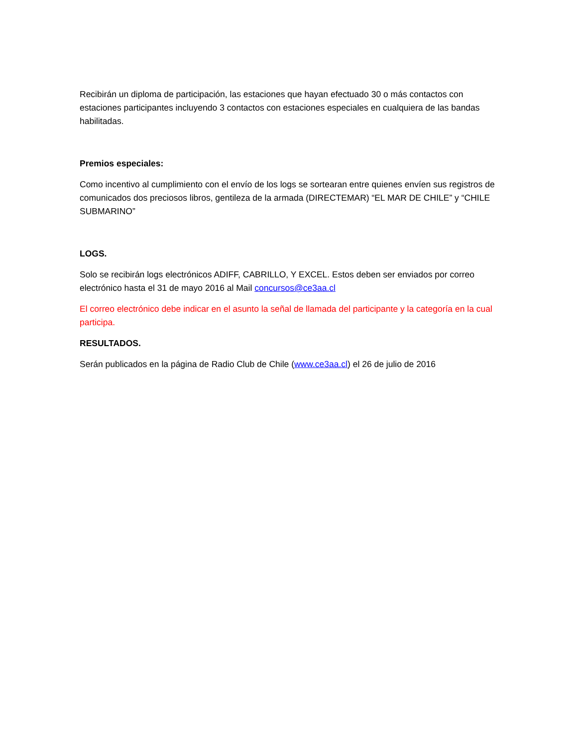Recibirán un diploma de participación, las estaciones que hayan efectuado 30 o más contactos con estaciones participantes incluyendo 3 contactos con estaciones especiales en cualquiera de las bandas habilitadas.
Premios especiales:
Como incentivo al cumplimiento con el envío de los logs se sortearan entre quienes envíen sus registros de comunicados dos preciosos libros, gentileza de la armada (DIRECTEMAR) “EL MAR DE CHILE” y “CHILE SUBMARINO”
LOGS.
Solo se recibirán logs electrónicos ADIFF, CABRILLO, Y EXCEL. Estos deben ser enviados por correo electrónico hasta el 31 de mayo 2016 al Mail concursos@ce3aa.cl
El correo electrónico debe indicar en el asunto la señal de llamada del participante y la categoría en la cual participa.
RESULTADOS.
Serán publicados en la página de Radio Club de Chile (www.ce3aa.cl) el 26 de julio de 2016